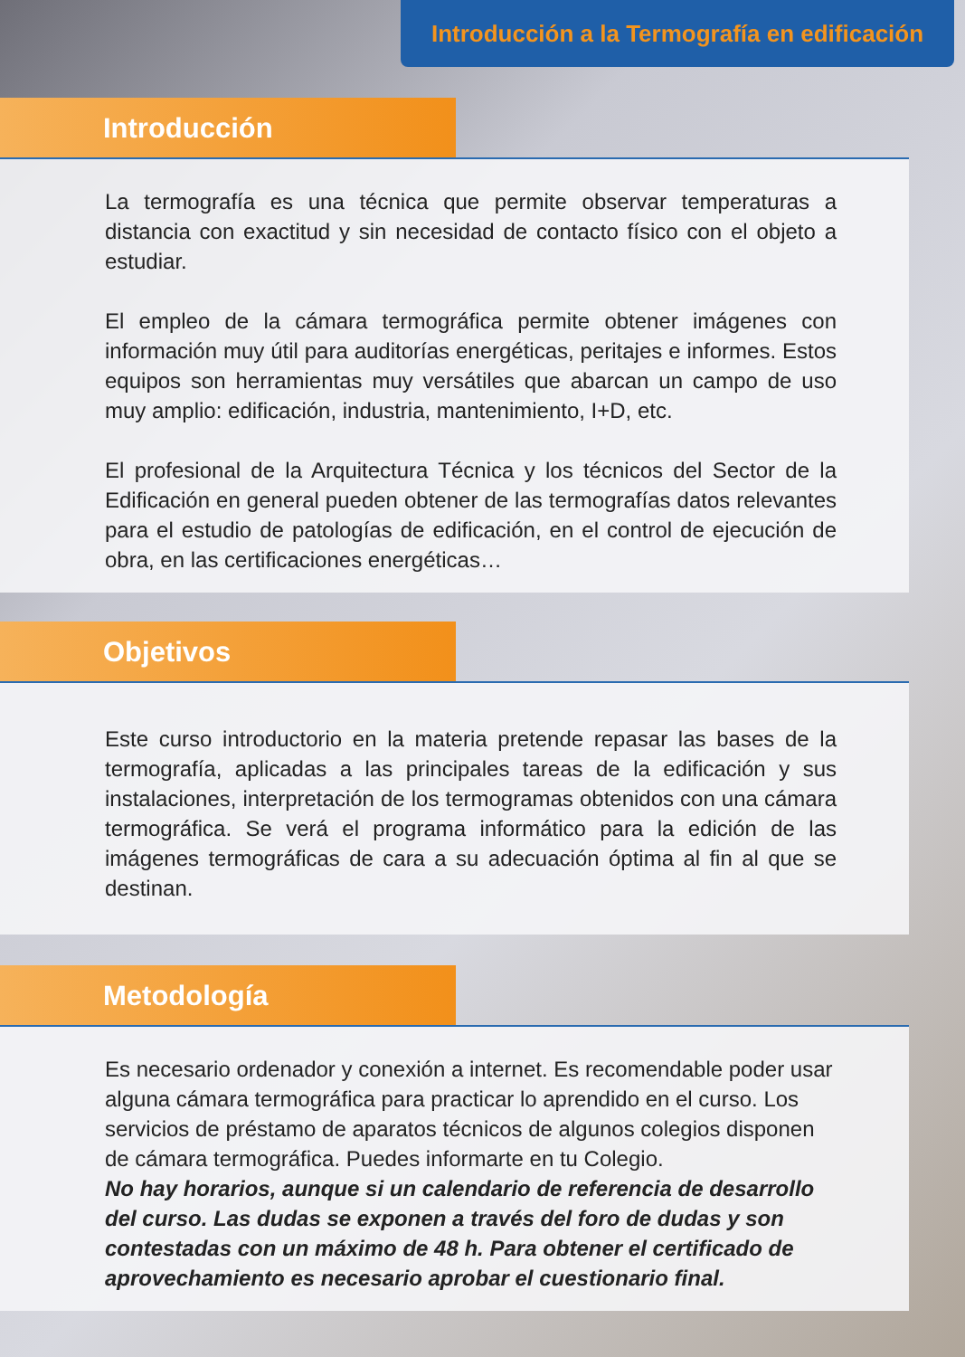Introducción a la Termografía en edificación
Introducción
La termografía es una técnica que permite observar temperaturas a distancia con exactitud y sin necesidad de contacto físico con el objeto a estudiar.
El empleo de la cámara termográfica permite obtener imágenes con información muy útil para auditorías energéticas, peritajes e informes. Estos equipos son herramientas muy versátiles que abarcan un campo de uso muy amplio: edificación, industria, mantenimiento, I+D, etc.
El profesional de la Arquitectura Técnica y los técnicos del Sector de la Edificación en general pueden obtener de las termografías datos relevantes para el estudio de patologías de edificación, en el control de ejecución de obra, en las certificaciones energéticas…
Objetivos
Este curso introductorio en la materia pretende repasar las bases de la termografía, aplicadas a las principales tareas de la edificación y sus instalaciones, interpretación de los termogramas obtenidos con una cámara termográfica. Se verá el programa informático para la edición de las imágenes termográficas de cara a su adecuación óptima al fin al que se destinan.
Metodología
Es necesario ordenador y conexión a internet. Es recomendable poder usar alguna cámara termográfica para practicar lo aprendido en el curso. Los servicios de préstamo de aparatos técnicos de algunos colegios disponen de cámara termográfica. Puedes informarte en tu Colegio.
No hay horarios, aunque si un calendario de referencia de desarrollo del curso. Las dudas se exponen a través del foro de dudas y son contestadas con un máximo de 48 h. Para obtener el certificado de aprovechamiento es necesario aprobar el cuestionario final.